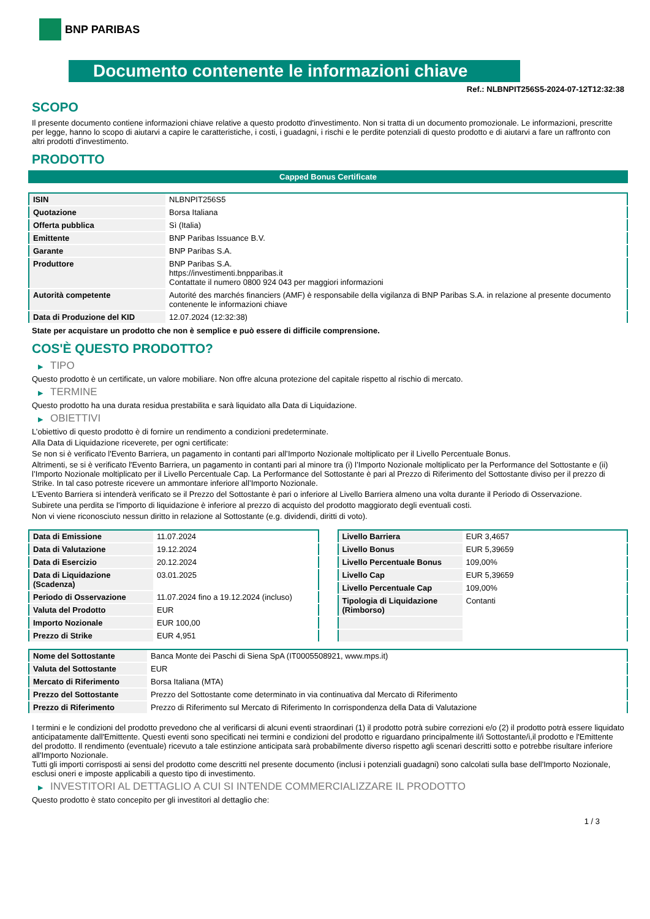BNP PARIBAS
Documento contenente le informazioni chiave
Ref.: NLBNPIT256S5-2024-07-12T12:32:38
SCOPO
Il presente documento contiene informazioni chiave relative a questo prodotto d'investimento. Non si tratta di un documento promozionale. Le informazioni, prescritte per legge, hanno lo scopo di aiutarvi a capire le caratteristiche, i costi, i guadagni, i rischi e le perdite potenziali di questo prodotto e di aiutarvi a fare un raffronto con altri prodotti d'investimento.
PRODOTTO
Capped Bonus Certificate
| ISIN | NLBNPIT256S5 |
| Quotazione | Borsa Italiana |
| Offerta pubblica | Sì (Italia) |
| Emittente | BNP Paribas Issuance B.V. |
| Garante | BNP Paribas S.A. |
| Produttore | BNP Paribas S.A. https://investimenti.bnpparibas.it Contattate il numero 0800 924 043 per maggiori informazioni |
| Autorità competente | Autorité des marchés financiers (AMF) è responsabile della vigilanza di BNP Paribas S.A. in relazione al presente documento contenente le informazioni chiave |
| Data di Produzione del KID | 12.07.2024 (12:32:38) |
State per acquistare un prodotto che non è semplice e può essere di difficile comprensione.
COS'È QUESTO PRODOTTO?
▶ TIPO
Questo prodotto è un certificate, un valore mobiliare. Non offre alcuna protezione del capitale rispetto al rischio di mercato.
▶ TERMINE
Questo prodotto ha una durata residua prestabilita e sarà liquidato alla Data di Liquidazione.
▶ OBIETTIVI
L’obiettivo di questo prodotto è di fornire un rendimento a condizioni predeterminate.
Alla Data di Liquidazione riceverete, per ogni certificate:
Se non si è verificato l'Evento Barriera, un pagamento in contanti pari all’Importo Nozionale moltiplicato per il Livello Percentuale Bonus.
Altrimenti, se si è verificato l'Evento Barriera, un pagamento in contanti pari al minore tra (i) l’Importo Nozionale moltiplicato per la Performance del Sottostante e (ii) l’Importo Nozionale moltiplicato per il Livello Percentuale Cap. La Performance del Sottostante è pari al Prezzo di Riferimento del Sottostante diviso per il prezzo di Strike. In tal caso potreste ricevere un ammontare inferiore all’Importo Nozionale.
L'Evento Barriera si intenderà verificato se il Prezzo del Sottostante è pari o inferiore al Livello Barriera almeno una volta durante il Periodo di Osservazione.
Subirete una perdita se l'importo di liquidazione è inferiore al prezzo di acquisto del prodotto maggiorato degli eventuali costi.
Non vi viene riconosciuto nessun diritto in relazione al Sottostante (e.g. dividendi, diritti di voto).
| Data di Emissione | 11.07.2024 |
| Data di Valutazione | 19.12.2024 |
| Data di Esercizio | 20.12.2024 |
| Data di Liquidazione (Scadenza) | 03.01.2025 |
| Periodo di Osservazione | 11.07.2024 fino a 19.12.2024 (incluso) |
| Valuta del Prodotto | EUR |
| Importo Nozionale | EUR 100,00 |
| Prezzo di Strike | EUR 4,951 |
| Livello Barriera | EUR 3,4657 |
| Livello Bonus | EUR 5,39659 |
| Livello Percentuale Bonus | 109,00% |
| Livello Cap | EUR 5,39659 |
| Livello Percentuale Cap | 109,00% |
| Tipologia di Liquidazione (Rimborso) | Contanti |
| Nome del Sottostante | Banca Monte dei Paschi di Siena SpA (IT0005508921, www.mps.it) |
| Valuta del Sottostante | EUR |
| Mercato di Riferimento | Borsa Italiana (MTA) |
| Prezzo del Sottostante | Prezzo del Sottostante come determinato in via continuativa dal Mercato di Riferimento |
| Prezzo di Riferimento | Prezzo di Riferimento sul Mercato di Riferimento In corrispondenza della Data di Valutazione |
I termini e le condizioni del prodotto prevedono che al verificarsi di alcuni eventi straordinari (1) il prodotto potrà subire correzioni e/o (2) il prodotto potrà essere liquidato anticipatamente dall'Emittente. Questi eventi sono specificati nei termini e condizioni del prodotto e riguardano principalmente il/i Sottostante/i,il prodotto e l'Emittente del prodotto. Il rendimento (eventuale) ricevuto a tale estinzione anticipata sarà probabilmente diverso rispetto agli scenari descritti sotto e potrebbe risultare inferiore all'Importo Nozionale.
Tutti gli importi corrisposti ai sensi del prodotto come descritti nel presente documento (inclusi i potenziali guadagni) sono calcolati sulla base dell'Importo Nozionale, esclusi oneri e imposte applicabili a questo tipo di investimento.
▶ INVESTITORI AL DETTAGLIO A CUI SI INTENDE COMMERCIALIZZARE IL PRODOTTO
Questo prodotto è stato concepito per gli investitori al dettaglio che:
1 / 3